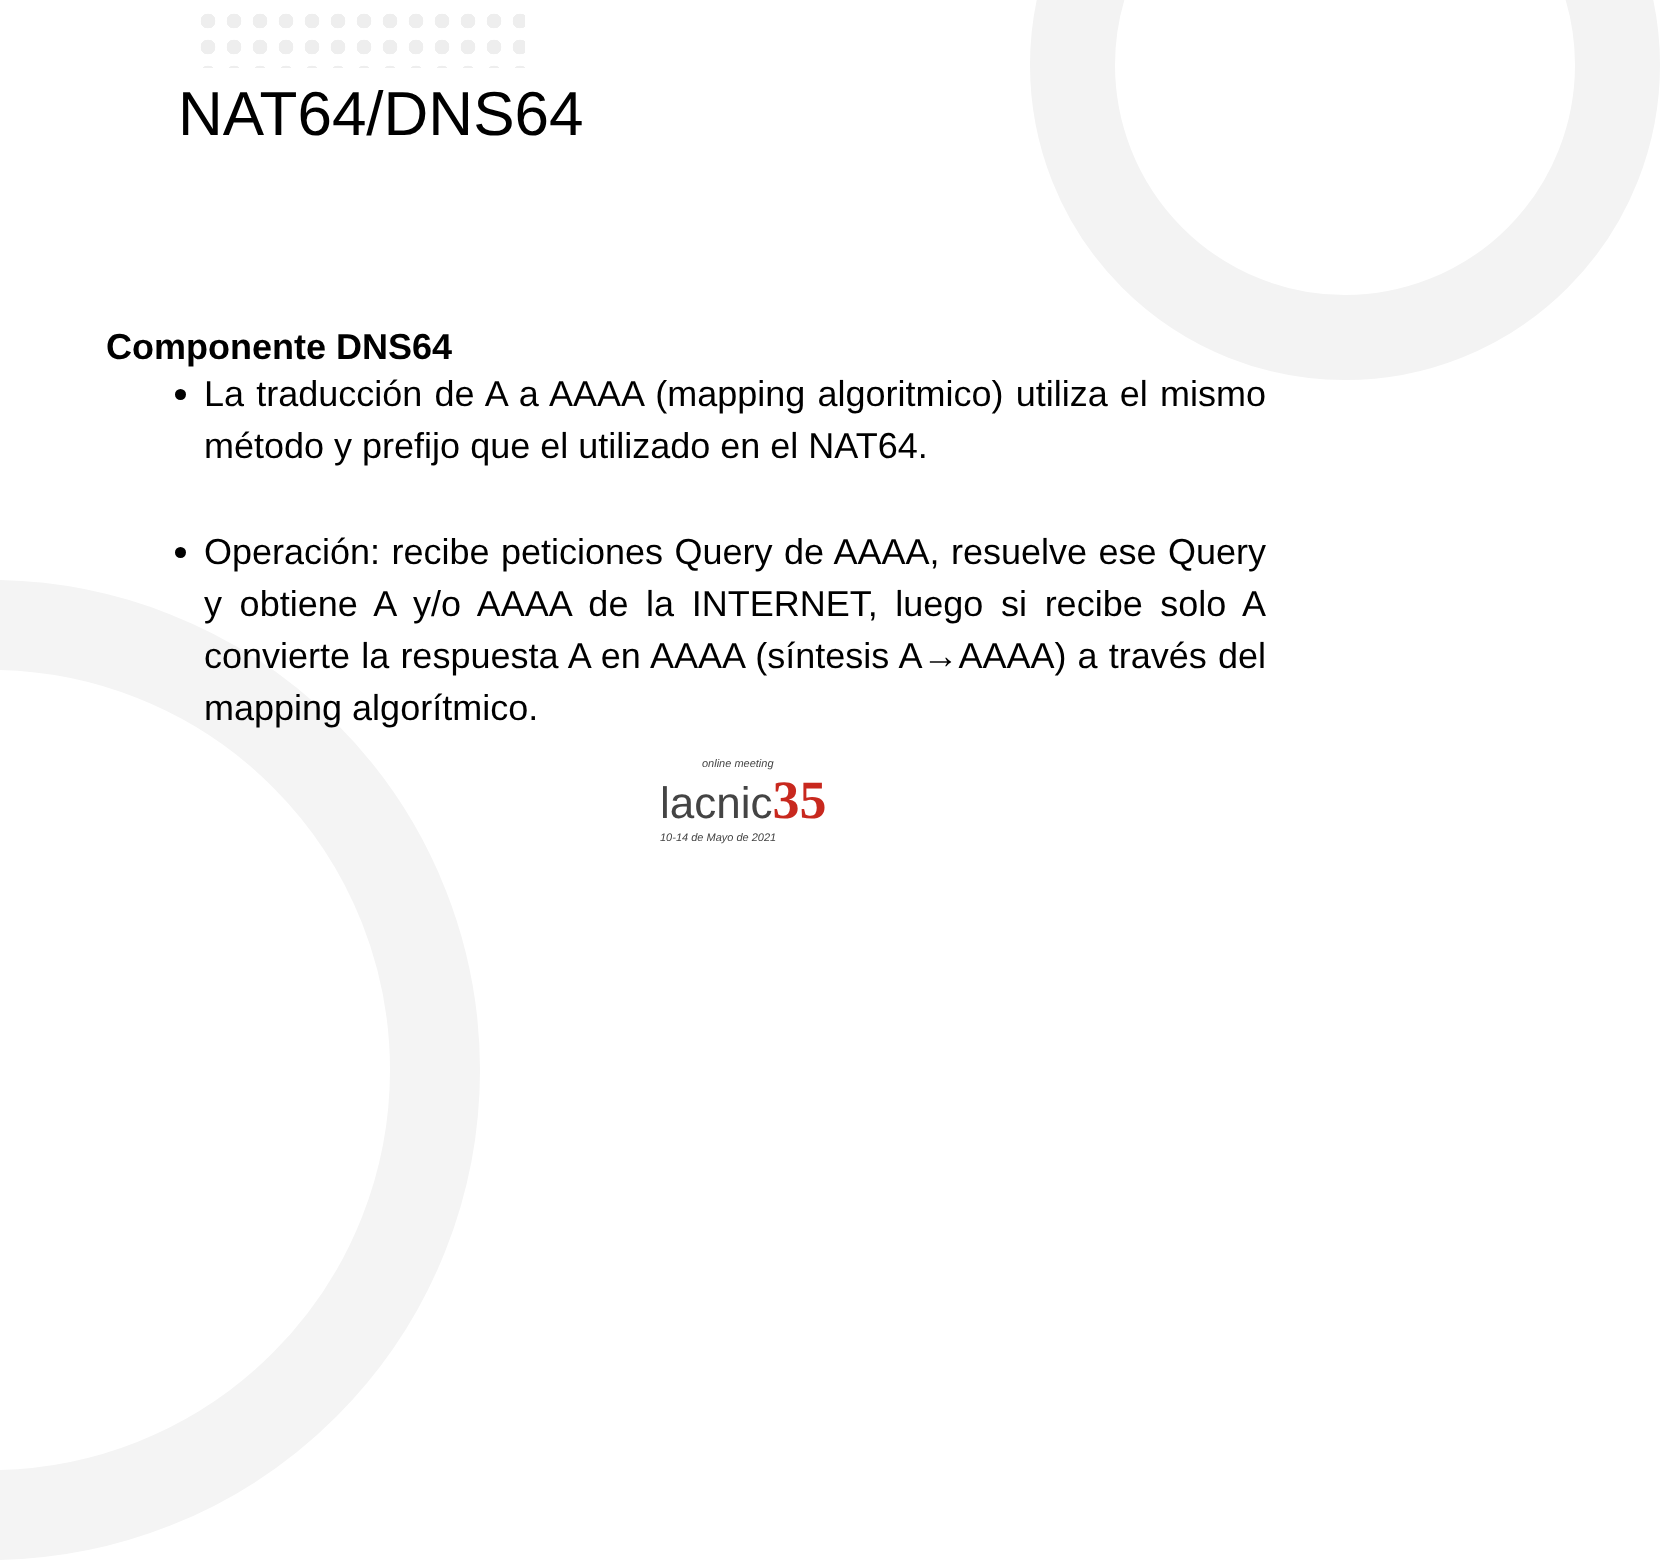NAT64/DNS64
Componente DNS64
La traducción de A a AAAA (mapping algoritmico) utiliza el mismo método y prefijo que el utilizado en el NAT64.
Operación: recibe peticiones Query de AAAA, resuelve ese Query y obtiene A y/o AAAA de la INTERNET, luego si recibe solo A convierte la respuesta A en AAAA (síntesis A→AAAA) a través del mapping algorítmico.
online meeting
lacnic35
10-14 de Mayo de 2021